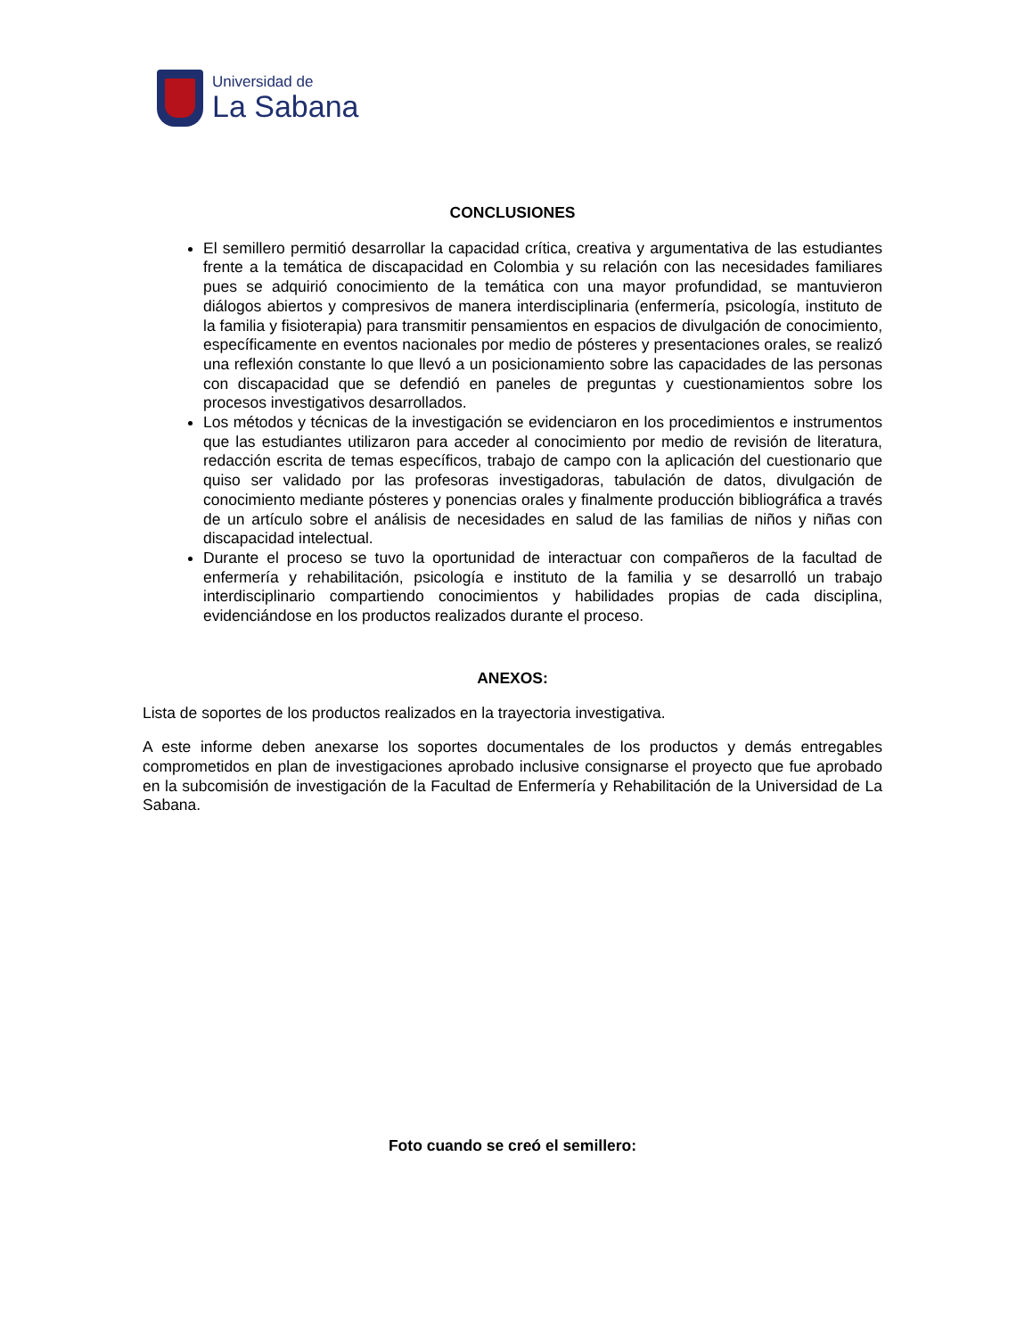Universidad de
La Sabana
CONCLUSIONES
El semillero permitió desarrollar la capacidad crítica, creativa y argumentativa de las estudiantes frente a la temática de discapacidad en Colombia y su relación con las necesidades familiares pues se adquirió conocimiento de la temática con una mayor profundidad, se mantuvieron diálogos abiertos y compresivos de manera interdisciplinaria (enfermería, psicología, instituto de la familia y fisioterapia) para transmitir pensamientos en espacios de divulgación de conocimiento, específicamente en eventos nacionales por medio de pósteres y presentaciones orales, se realizó una reflexión constante lo que llevó a un posicionamiento sobre las capacidades de las personas con discapacidad que se defendió en paneles de preguntas y cuestionamientos sobre los procesos investigativos desarrollados.
Los métodos y técnicas de la investigación se evidenciaron en los procedimientos e instrumentos que las estudiantes utilizaron para acceder al conocimiento por medio de revisión de literatura, redacción escrita de temas específicos, trabajo de campo con la aplicación del cuestionario que quiso ser validado por las profesoras investigadoras, tabulación de datos, divulgación de conocimiento mediante pósteres y ponencias orales y finalmente producción bibliográfica a través de un artículo sobre el análisis de necesidades en salud de las familias de niños y niñas con discapacidad intelectual.
Durante el proceso se tuvo la oportunidad de interactuar con compañeros de la facultad de enfermería y rehabilitación, psicología e instituto de la familia y se desarrolló un trabajo interdisciplinario compartiendo conocimientos y habilidades propias de cada disciplina, evidenciándose en los productos realizados durante el proceso.
ANEXOS:
Lista de soportes de los productos realizados en la trayectoria investigativa.
A este informe deben anexarse los soportes documentales de los productos y demás entregables comprometidos en plan de investigaciones aprobado inclusive consignarse el proyecto que fue aprobado en la subcomisión de investigación de la Facultad de Enfermería y Rehabilitación de la Universidad de La Sabana.
Foto cuando se creó el semillero: